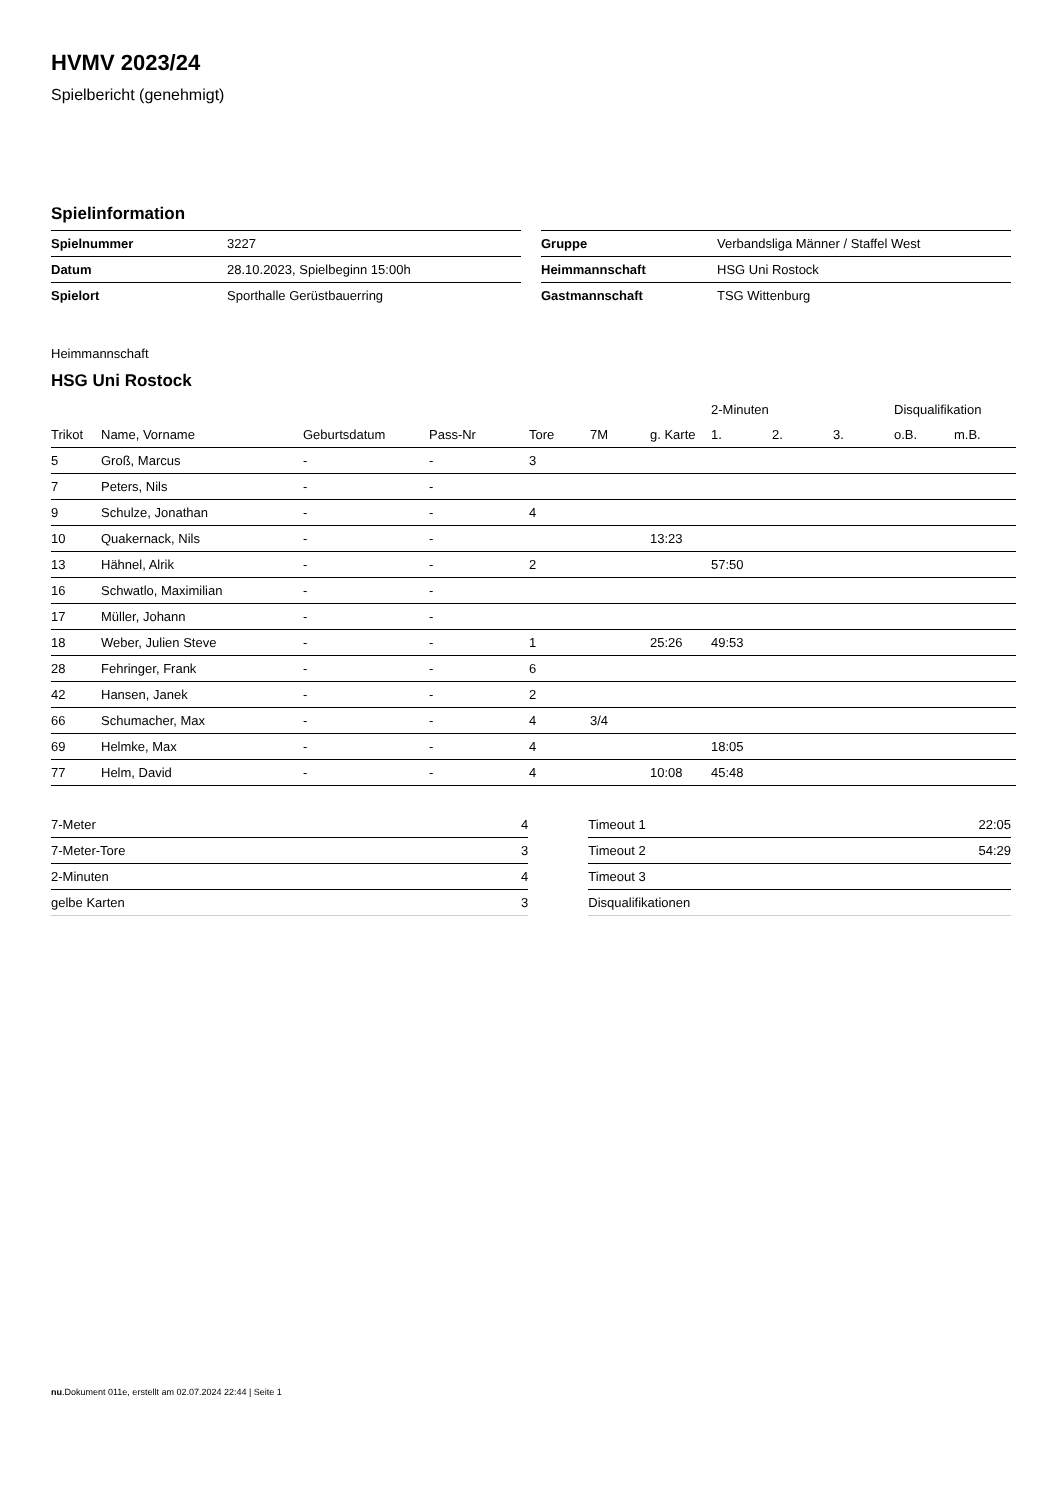HVMV 2023/24
Spielbericht (genehmigt)
Spielinformation
| Spielnummer | 3227 |
| Datum | 28.10.2023, Spielbeginn 15:00h |
| Spielort | Sporthalle Gerüstbauerring |
| Gruppe | Verbandsliga Männer / Staffel West |
| Heimmannschaft | HSG Uni Rostock |
| Gastmannschaft | TSG Wittenburg |
Heimmannschaft
HSG Uni Rostock
| | | | | | | | 2-Minuten | | | Disqualifikation | |
| --- | --- | --- | --- | --- | --- | --- | --- | --- | --- | --- | --- |
| Trikot | Name, Vorname | Geburtsdatum | Pass-Nr | Tore | 7M | g. Karte | 1. | 2. | 3. | o.B. | m.B. |
| 5 | Groß, Marcus | - | - | 3 | | | | | | | |
| 7 | Peters, Nils | - | - | | | | | | | | |
| 9 | Schulze, Jonathan | - | - | 4 | | | | | | | |
| 10 | Quakernack, Nils | - | - | | | 13:23 | | | | | |
| 13 | Hähnel, Alrik | - | - | 2 | | | 57:50 | | | | |
| 16 | Schwatlo, Maximilian | - | - | | | | | | | | |
| 17 | Müller, Johann | - | - | | | | | | | | |
| 18 | Weber, Julien Steve | - | - | 1 | | 25:26 | 49:53 | | | | |
| 28 | Fehringer, Frank | - | - | 6 | | | | | | | |
| 42 | Hansen, Janek | - | - | 2 | | | | | | | |
| 66 | Schumacher, Max | - | - | 4 | 3/4 | | | | | | |
| 69 | Helmke, Max | - | - | 4 | | | 18:05 | | | | |
| 77 | Helm, David | - | - | 4 | | 10:08 | 45:48 | | | | |
| 7-Meter | 4 |
| 7-Meter-Tore | 3 |
| 2-Minuten | 4 |
| gelbe Karten | 3 |
| Timeout 1 | 22:05 |
| Timeout 2 | 54:29 |
| Timeout 3 | |
| Disqualifikationen | |
nu.Dokument 011e, erstellt am 02.07.2024 22:44 | Seite 1